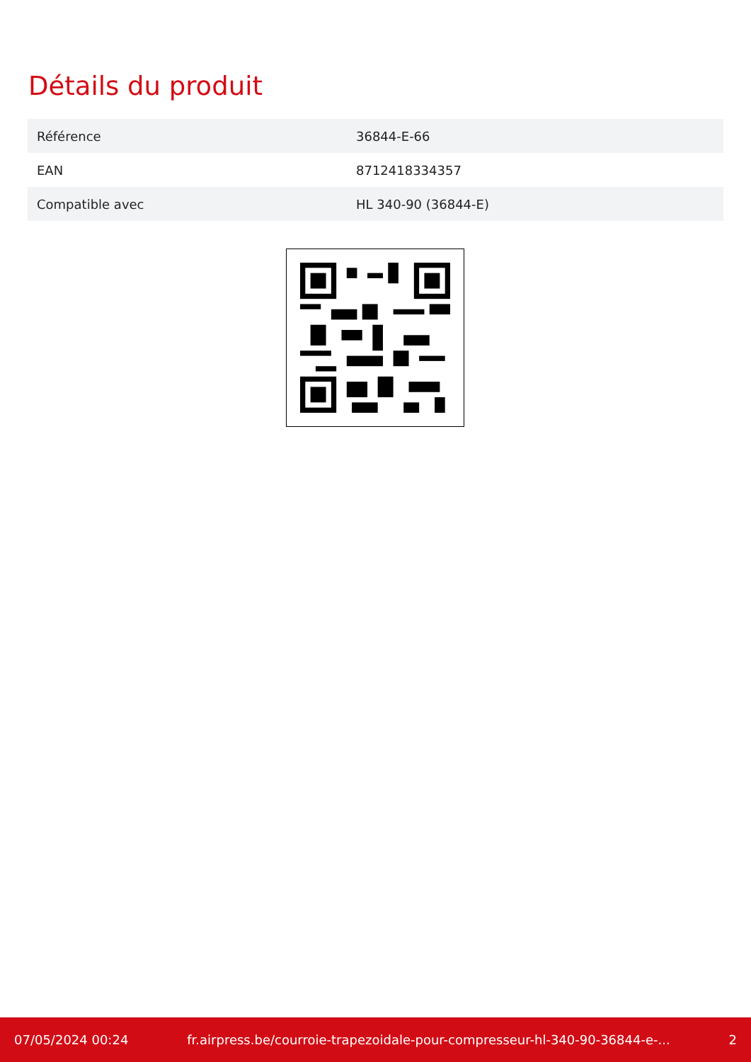Détails du produit
| Référence | 36844-E-66 |
| EAN | 8712418334357 |
| Compatible avec | HL 340-90 (36844-E) |
07/05/2024 00:24 fr.airpress.be/courroie-trapezoidale-pour-compresseur-hl-340-90-36844-e-... 2